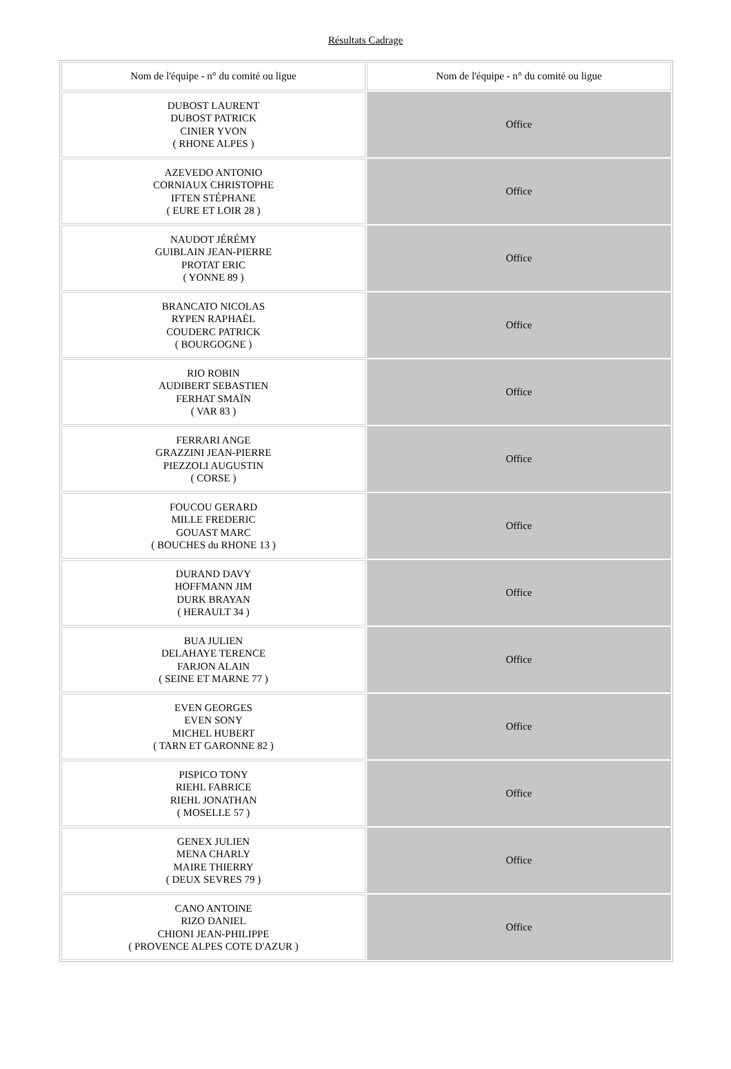Résultats Cadrage
| Nom de l'équipe - n° du comité ou ligue | Nom de l'équipe - n° du comité ou ligue |
| --- | --- |
| DUBOST LAURENT DUBOST PATRICK CINIER YVON ( RHONE ALPES ) | Office |
| AZEVEDO ANTONIO CORNIAUX CHRISTOPHE IFTEN STÉPHANE ( EURE ET LOIR 28 ) | Office |
| NAUDOT JÉRÉMY GUIBLAIN JEAN-PIERRE PROTAT ERIC ( YONNE 89 ) | Office |
| BRANCATO NICOLAS RYPEN RAPHAËL COUDERC PATRICK ( BOURGOGNE ) | Office |
| RIO ROBIN AUDIBERT SEBASTIEN FERHAT SMAÏN ( VAR 83 ) | Office |
| FERRARI ANGE GRAZZINI JEAN-PIERRE PIEZZOLI AUGUSTIN ( CORSE ) | Office |
| FOUCOU GERARD MILLE FREDERIC GOUAST MARC ( BOUCHES du RHONE 13 ) | Office |
| DURAND DAVY HOFFMANN JIM DURK BRAYAN ( HERAULT 34 ) | Office |
| BUA JULIEN DELAHAYE TERENCE FARJON ALAIN ( SEINE ET MARNE 77 ) | Office |
| EVEN GEORGES EVEN SONY MICHEL HUBERT ( TARN ET GARONNE 82 ) | Office |
| PISPICO TONY RIEHL FABRICE RIEHL JONATHAN ( MOSELLE 57 ) | Office |
| GENEX JULIEN MENA CHARLY MAIRE THIERRY ( DEUX SEVRES 79 ) | Office |
| CANO ANTOINE RIZO DANIEL CHIONI JEAN-PHILIPPE ( PROVENCE ALPES COTE D'AZUR ) | Office |